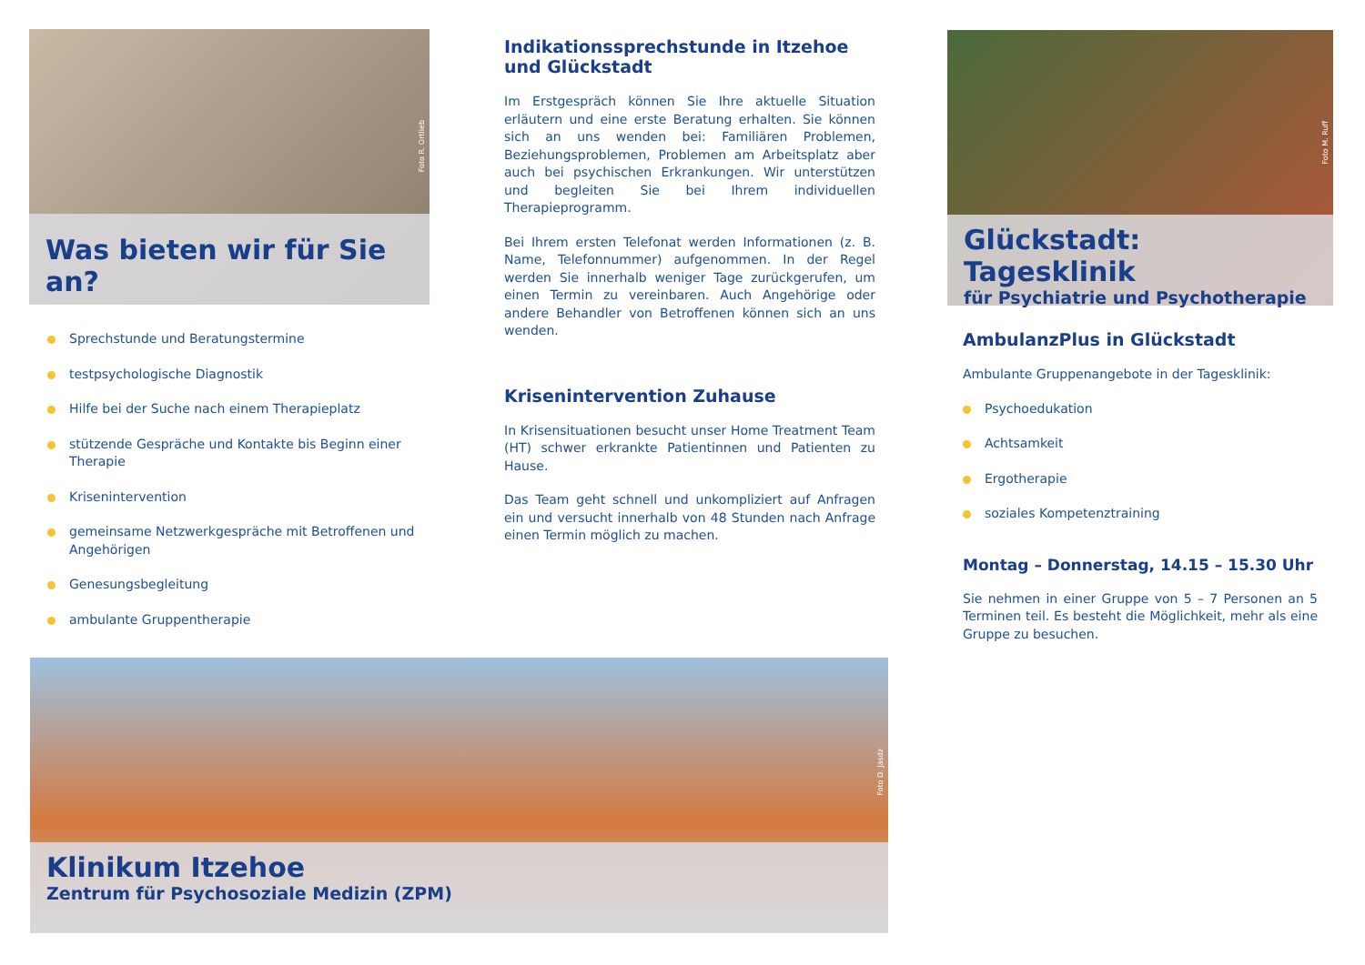Foto R. Ortlieb
Was bieten wir für Sie an?
Sprechstunde und Beratungstermine
testpsychologische Diagnostik
Hilfe bei der Suche nach einem Therapieplatz
stützende Gespräche und Kontakte bis Beginn einer Therapie
Krisenintervention
gemeinsame Netzwerkgespräche mit Betroffenen und Angehörigen
Genesungsbegleitung
ambulante Gruppentherapie
Indikationssprechstunde in Itzehoe und Glückstadt
Im Erstgespräch können Sie Ihre aktuelle Situation erläutern und eine erste Beratung erhalten. Sie können sich an uns wenden bei: Familiären Problemen, Beziehungsproblemen, Problemen am Arbeitsplatz aber auch bei psychischen Erkrankungen. Wir unterstützen und begleiten Sie bei Ihrem individuellen Therapieprogramm.
Bei Ihrem ersten Telefonat werden Informationen (z. B. Name, Telefonnummer) aufgenommen. In der Regel werden Sie innerhalb weniger Tage zurückgerufen, um einen Termin zu vereinbaren. Auch Angehörige oder andere Behandler von Betroffenen können sich an uns wenden.
Krisenintervention Zuhause
In Krisensituationen besucht unser Home Treatment Team (HT) schwer erkrankte Patientinnen und Patienten zu Hause.
Das Team geht schnell und unkompliziert auf Anfragen ein und versucht innerhalb von 48 Stunden nach Anfrage einen Termin möglich zu machen.
Foto M. Ruff
Glückstadt: Tagesklinik
für Psychiatrie und Psychotherapie
AmbulanzPlus in Glückstadt
Ambulante Gruppenangebote in der Tagesklinik:
Psychoedukation
Achtsamkeit
Ergotherapie
soziales Kompetenztraining
Montag – Donnerstag, 14.15 – 15.30 Uhr
Sie nehmen in einer Gruppe von 5 – 7 Personen an 5 Terminen teil. Es besteht die Möglichkeit, mehr als eine Gruppe zu besuchen.
Foto D. Jasdz
Klinikum Itzehoe
Zentrum für Psychosoziale Medizin (ZPM)